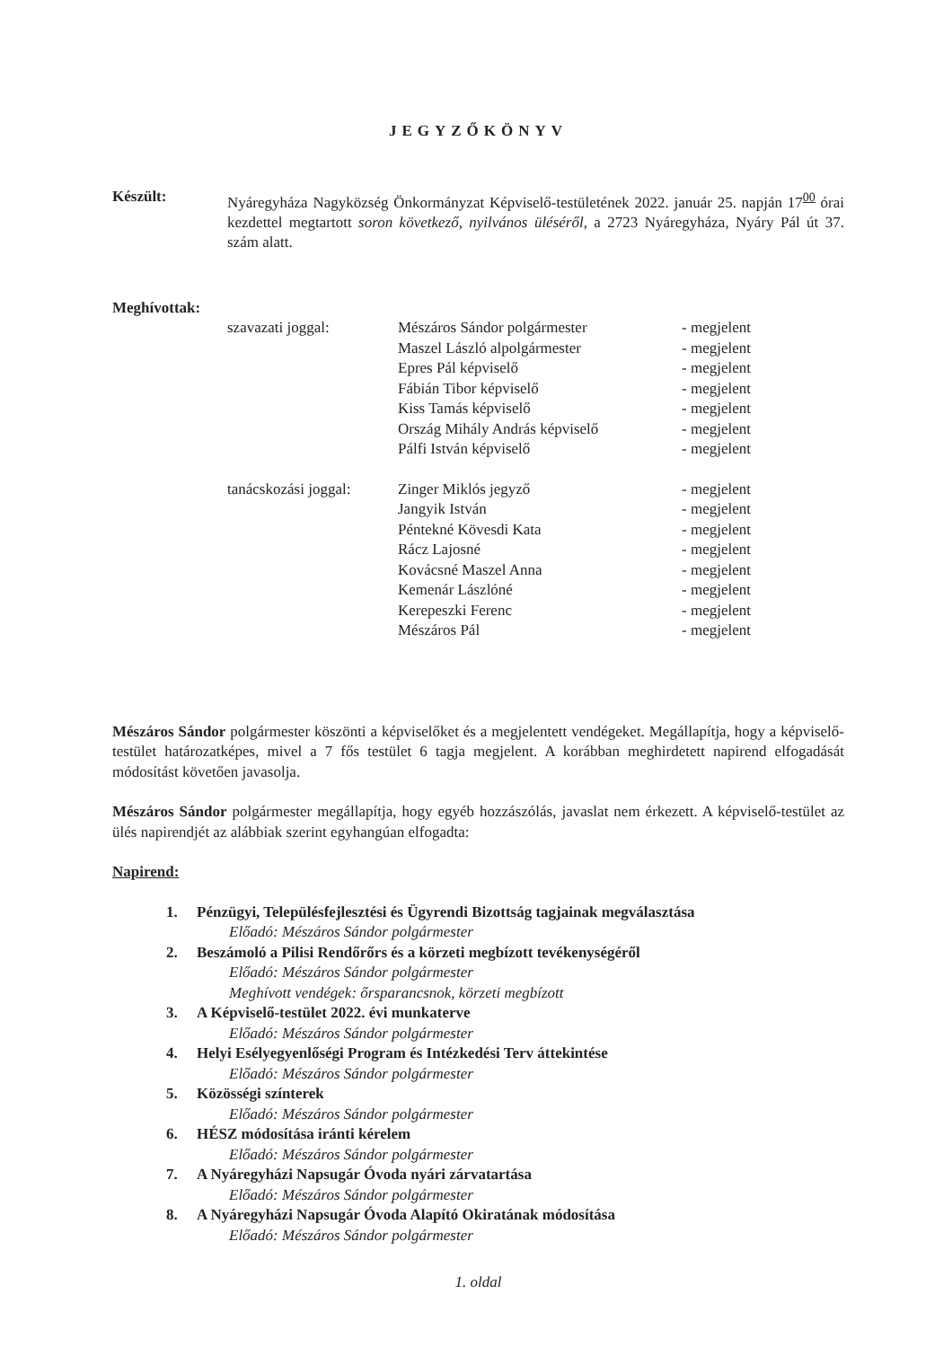JEGYZŐKÖNYV
Készült: Nyáregyháza Nagyközség Önkormányzat Képviselő-testületének 2022. január 25. napján 17<sup>00</sup> órai kezdettel megtartott soron következő, nyilvános üléséről, a 2723 Nyáregyháza, Nyáry Pál út 37. szám alatt.
Meghívottak:
| szavazati joggal: | Mészáros Sándor polgármester | - megjelent |
| | Maszel László alpolgármester | - megjelent |
| | Epres Pál képviselő | - megjelent |
| | Fábián Tibor képviselő | - megjelent |
| | Kiss Tamás képviselő | - megjelent |
| | Ország Mihály András képviselő | - megjelent |
| | Pálfi István képviselő | - megjelent |
| tanácskozási joggal: | Zinger Miklós jegyző | - megjelent |
| | Jangyik István | - megjelent |
| | Péntekné Kövesdi Kata | - megjelent |
| | Rácz Lajosné | - megjelent |
| | Kovácsné Maszel Anna | - megjelent |
| | Kemenár Lászlóné | - megjelent |
| | Kerepeszki Ferenc | - megjelent |
| | Mészáros Pál | - megjelent |
Mészáros Sándor polgármester köszönti a képviselőket és a megjelentett vendégeket. Megállapítja, hogy a képviselő-testület határozatképes, mivel a 7 fős testület 6 tagja megjelent. A korábban meghirdetett napirend elfogadását módosítást követően javasolja.
Mészáros Sándor polgármester megállapítja, hogy egyéb hozzászólás, javaslat nem érkezett. A képviselő-testület az ülés napirendjét az alábbiak szerint egyhangúan elfogadta:
Napirend:
1. Pénzügyi, Településfejlesztési és Ügyrendi Bizottság tagjainak megválasztása
Előadó: Mészáros Sándor polgármester
2. Beszámoló a Pilisi Rendőrőrs és a körzeti megbízott tevékenységéről
Előadó: Mészáros Sándor polgármester
Meghívott vendégek: őrsparancsnok, körzeti megbízott
3. A Képviselő-testület 2022. évi munkaterve
Előadó: Mészáros Sándor polgármester
4. Helyi Esélyegyenlőségi Program és Intézkedési Terv áttekintése
Előadó: Mészáros Sándor polgármester
5. Közösségi színterek
Előadó: Mészáros Sándor polgármester
6. HÉSZ módosítása iránti kérelem
Előadó: Mészáros Sándor polgármester
7. A Nyáregyházi Napsugár Óvoda nyári zárvatartása
Előadó: Mészáros Sándor polgármester
8. A Nyáregyházi Napsugár Óvoda Alapító Okiratának módosítása
Előadó: Mészáros Sándor polgármester
1. oldal